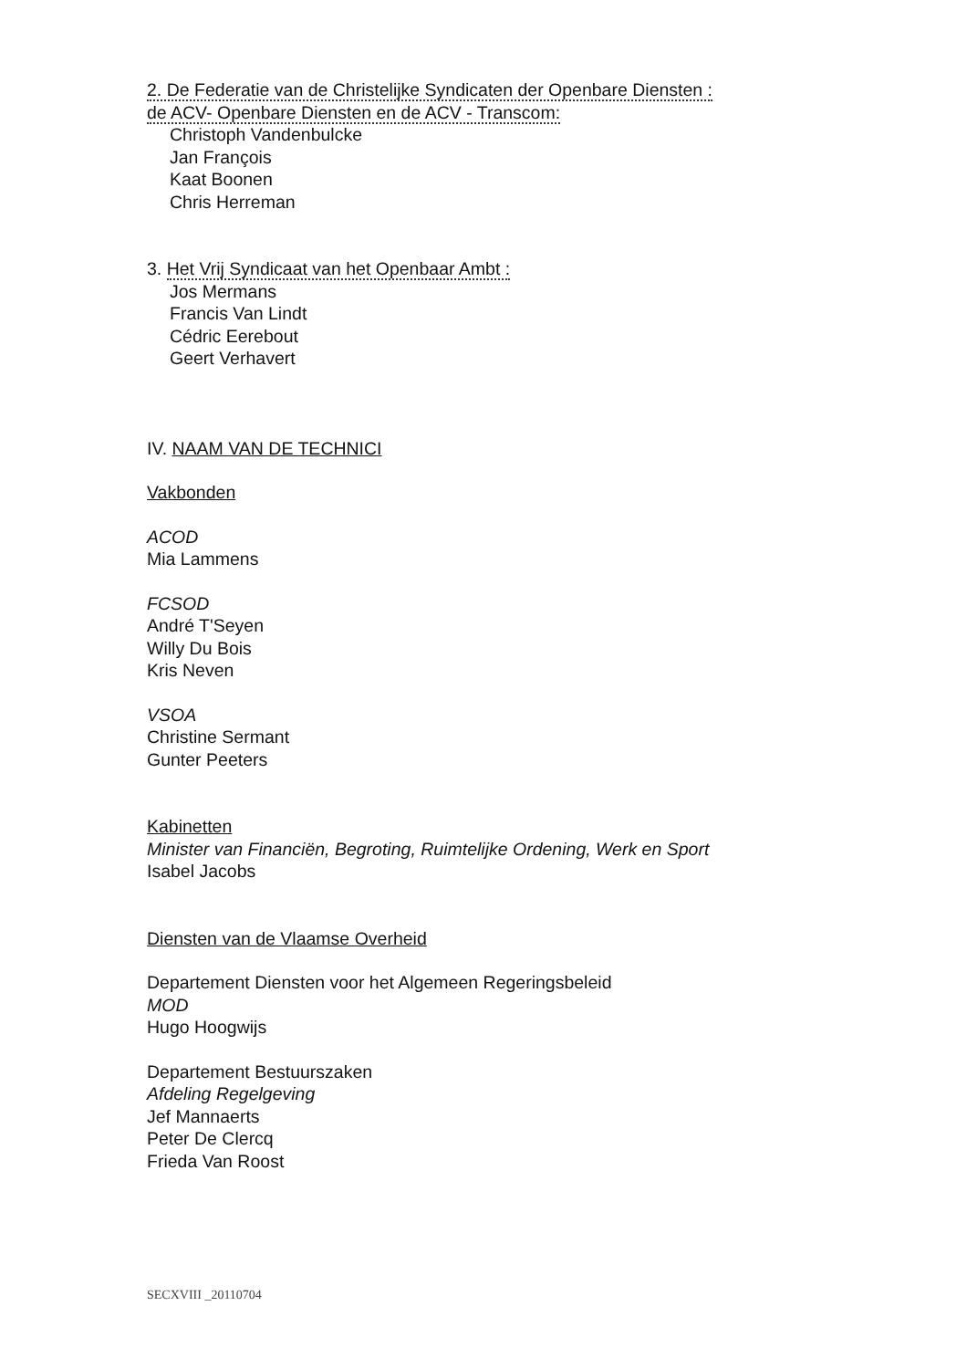2. De Federatie van de Christelijke Syndicaten der Openbare Diensten :
de ACV- Openbare Diensten en de ACV - Transcom:
Christoph Vandenbulcke
Jan François
Kaat Boonen
Chris Herreman
3. Het Vrij Syndicaat van het Openbaar Ambt :
Jos Mermans
Francis Van Lindt
Cédric Eerebout
Geert Verhavert
IV. NAAM VAN DE TECHNICI
Vakbonden
ACOD
Mia Lammens
FCSOD
André T'Seyen
Willy Du Bois
Kris Neven
VSOA
Christine Sermant
Gunter Peeters
Kabinetten
Minister van Financiën, Begroting, Ruimtelijke Ordening, Werk en Sport
Isabel Jacobs
Diensten van de Vlaamse Overheid
Departement Diensten voor het Algemeen Regeringsbeleid
MOD
Hugo Hoogwijs
Departement Bestuurszaken
Afdeling Regelgeving
Jef Mannaerts
Peter De Clercq
Frieda Van Roost
SECXVIII _20110704